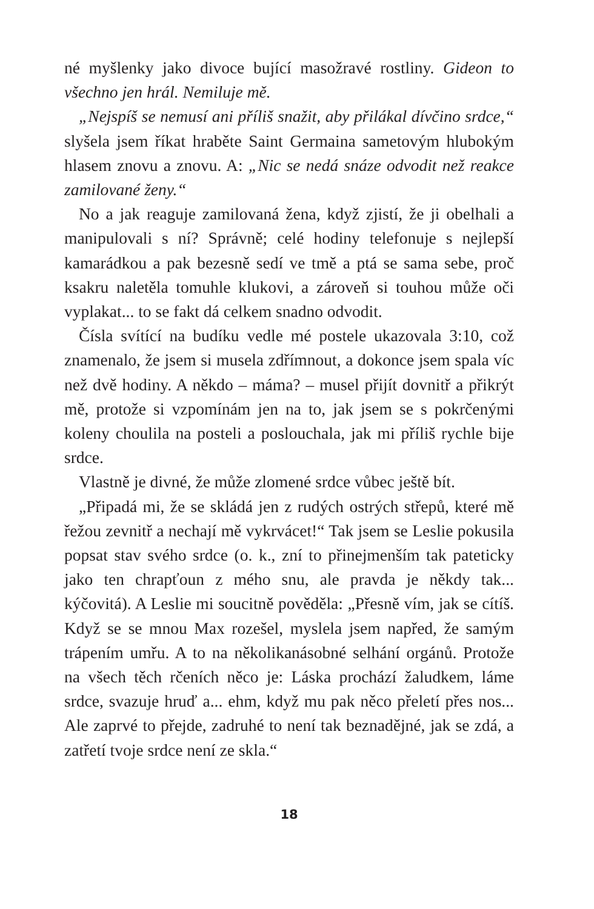né myšlenky jako divoce bující masožravé rostliny. Gideon to všechno jen hrál. Nemiluje mě.
„Nejspíš se nemusí ani příliš snažit, aby přilákal dívčino srdce,“ slyšela jsem říkat hraběte Saint Germaina sametovým hlubokým hlasem znovu a znovu. A: „Nic se nedá snáze odvodit než reakce zamilované ženy.“
No a jak reaguje zamilovaná žena, když zjistí, že ji obelhali a manipulovali s ní? Správně; celé hodiny telefonuje s nejlepší kamarádkou a pak bezesně sedí ve tmě a ptá se sama sebe, proč ksakru naletěla tomuhle klukovi, a zároveň si touhou může oči vyplakat... to se fakt dá celkem snadno odvodit.
Čísla svítící na budíku vedle mé postele ukazovala 3:10, což znamenalo, že jsem si musela zdřímnout, a dokonce jsem spala víc než dvě hodiny. A někdo – máma? – musel přijít dovnitř a přikrýt mě, protože si vzpomínám jen na to, jak jsem se s pokrčenými koleny choulila na posteli a poslouchala, jak mi příliš rychle bije srdce.
Vlastně je divné, že může zlomené srdce vůbec ještě bít.
„Připadá mi, že se skládá jen z rudých ostrých střepů, které mě řežou zevnitř a nechají mě vykrvácet!“ Tak jsem se Leslie pokusila popsat stav svého srdce (o. k., zní to přinejmenším tak pateticky jako ten chrapťoun z mého snu, ale pravda je někdy tak... kýčovitá). A Leslie mi soucitně pověděla: „Přesně vím, jak se cítíš. Když se se mnou Max rozešel, myslela jsem napřed, že samým trápením umřu. A to na několikanásobné selhání orgánů. Protože na všech těch rčeních něco je: Láska prochází žaludkem, láme srdce, svazuje hruď a... ehm, když mu pak něco přeletí přes nos... Ale zaprvé to přejde, zadruhé to není tak beznadějné, jak se zdá, a zatřetí tvoje srdce není ze skla.“
18